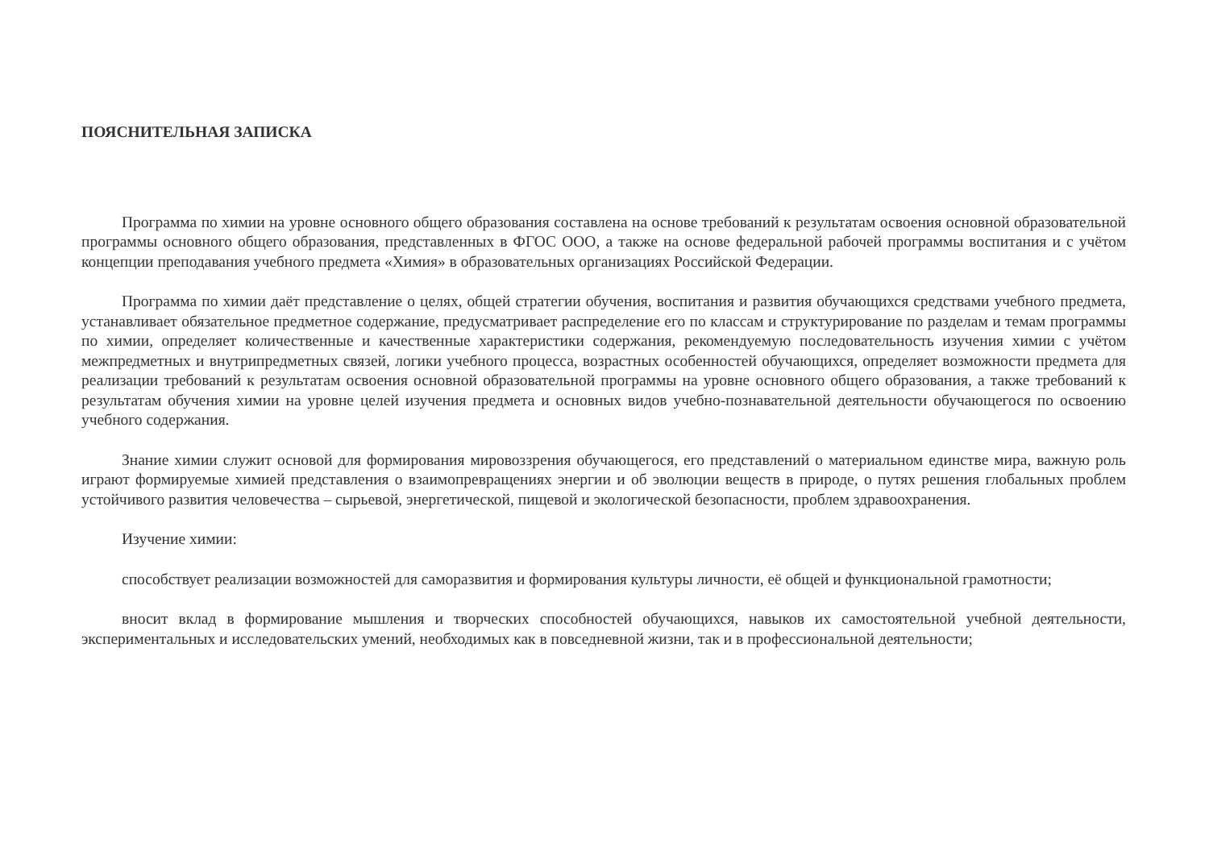ПОЯСНИТЕЛЬНАЯ ЗАПИСКА
Программа по химии на уровне основного общего образования составлена на основе требований к результатам освоения основной образовательной программы основного общего образования, представленных в ФГОС ООО, а также на основе федеральной рабочей программы воспитания и с учётом концепции преподавания учебного предмета «Химия» в образовательных организациях Российской Федерации.
Программа по химии даёт представление о целях, общей стратегии обучения, воспитания и развития обучающихся средствами учебного предмета, устанавливает обязательное предметное содержание, предусматривает распределение его по классам и структурирование по разделам и темам программы по химии, определяет количественные и качественные характеристики содержания, рекомендуемую последовательность изучения химии с учётом межпредметных и внутрипредметных связей, логики учебного процесса, возрастных особенностей обучающихся, определяет возможности предмета для реализации требований к результатам освоения основной образовательной программы на уровне основного общего образования, а также требований к результатам обучения химии на уровне целей изучения предмета и основных видов учебно-познавательной деятельности обучающегося по освоению учебного содержания.
Знание химии служит основой для формирования мировоззрения обучающегося, его представлений о материальном единстве мира, важную роль играют формируемые химией представления о взаимопревращениях энергии и об эволюции веществ в природе, о путях решения глобальных проблем устойчивого развития человечества – сырьевой, энергетической, пищевой и экологической безопасности, проблем здравоохранения.
Изучение химии:
способствует реализации возможностей для саморазвития и формирования культуры личности, её общей и функциональной грамотности;
вносит вклад в формирование мышления и творческих способностей обучающихся, навыков их самостоятельной учебной деятельности, экспериментальных и исследовательских умений, необходимых как в повседневной жизни, так и в профессиональной деятельности;